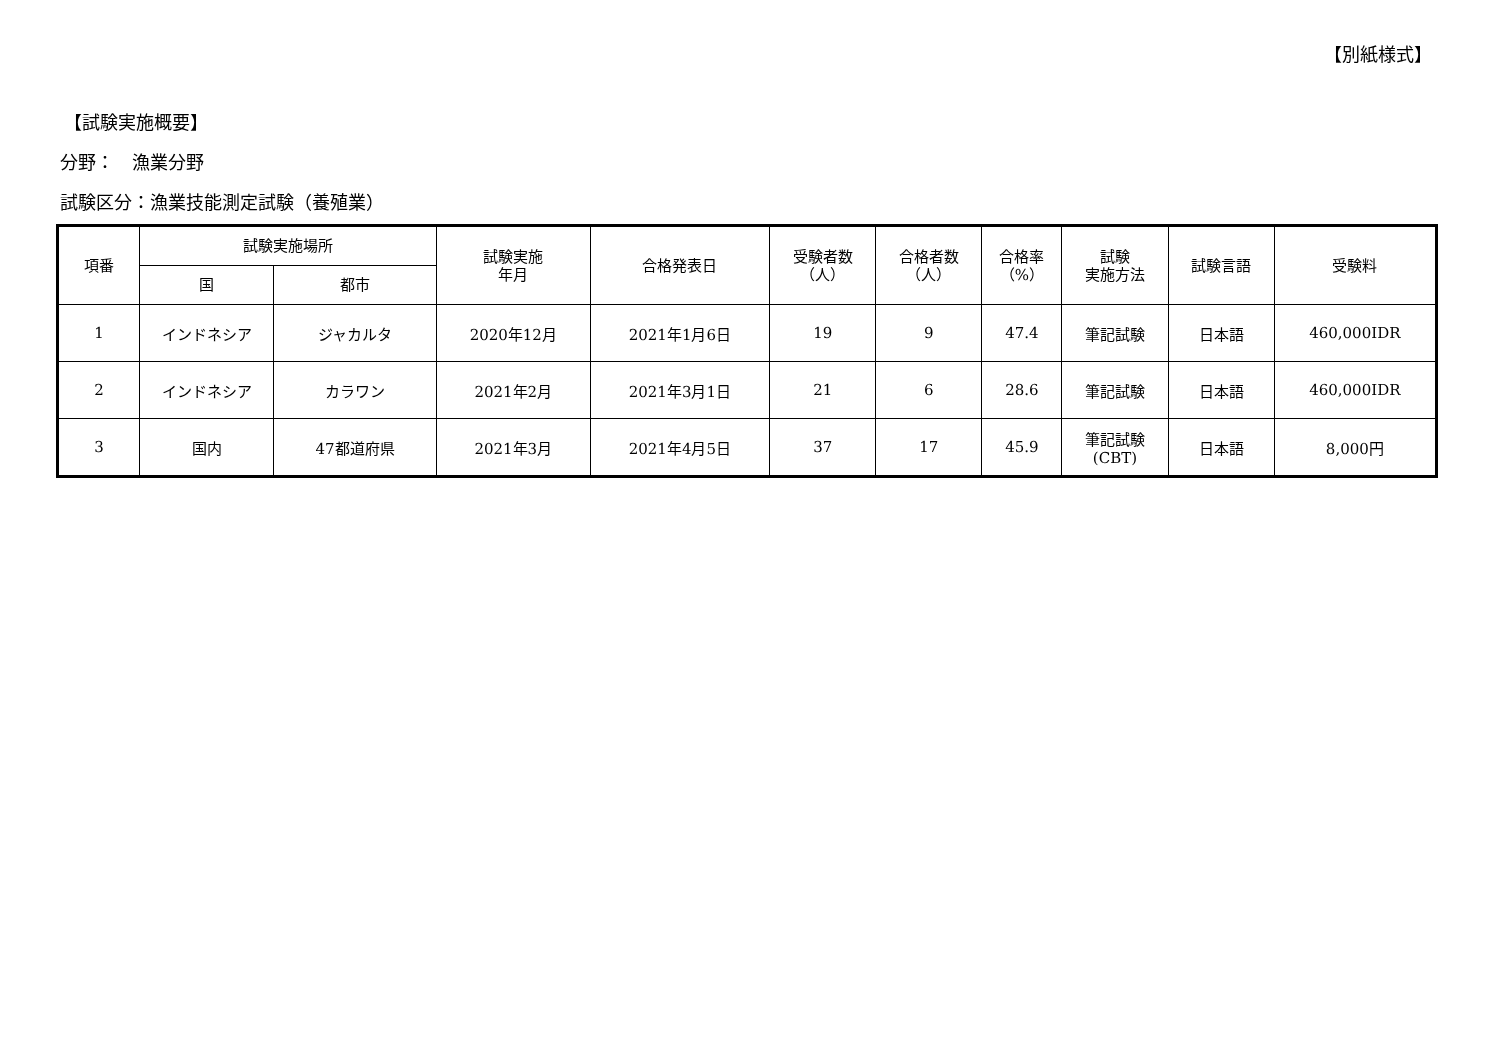【別紙様式】
【試験実施概要】
分野：　漁業分野
試験区分：漁業技能測定試験（養殖業）
| 項番 | 試験実施場所 | | 試験実施 年月 | 合格発表日 | 受験者数 （人） | 合格者数 （人） | 合格率 （%） | 試験 実施方法 | 試験言語 | 受験料 |
| --- | --- | --- | --- | --- | --- | --- | --- | --- | --- | --- |
| | 国 | 都市 | | | | | | | | |
| 1 | インドネシア | ジャカルタ | 2020年12月 | 2021年1月6日 | 19 | 9 | 47.4 | 筆記試験 | 日本語 | 460,000IDR |
| 2 | インドネシア | カラワン | 2021年2月 | 2021年3月1日 | 21 | 6 | 28.6 | 筆記試験 | 日本語 | 460,000IDR |
| 3 | 国内 | 47都道府県 | 2021年3月 | 2021年4月5日 | 37 | 17 | 45.9 | 筆記試験 (CBT) | 日本語 | 8,000円 |